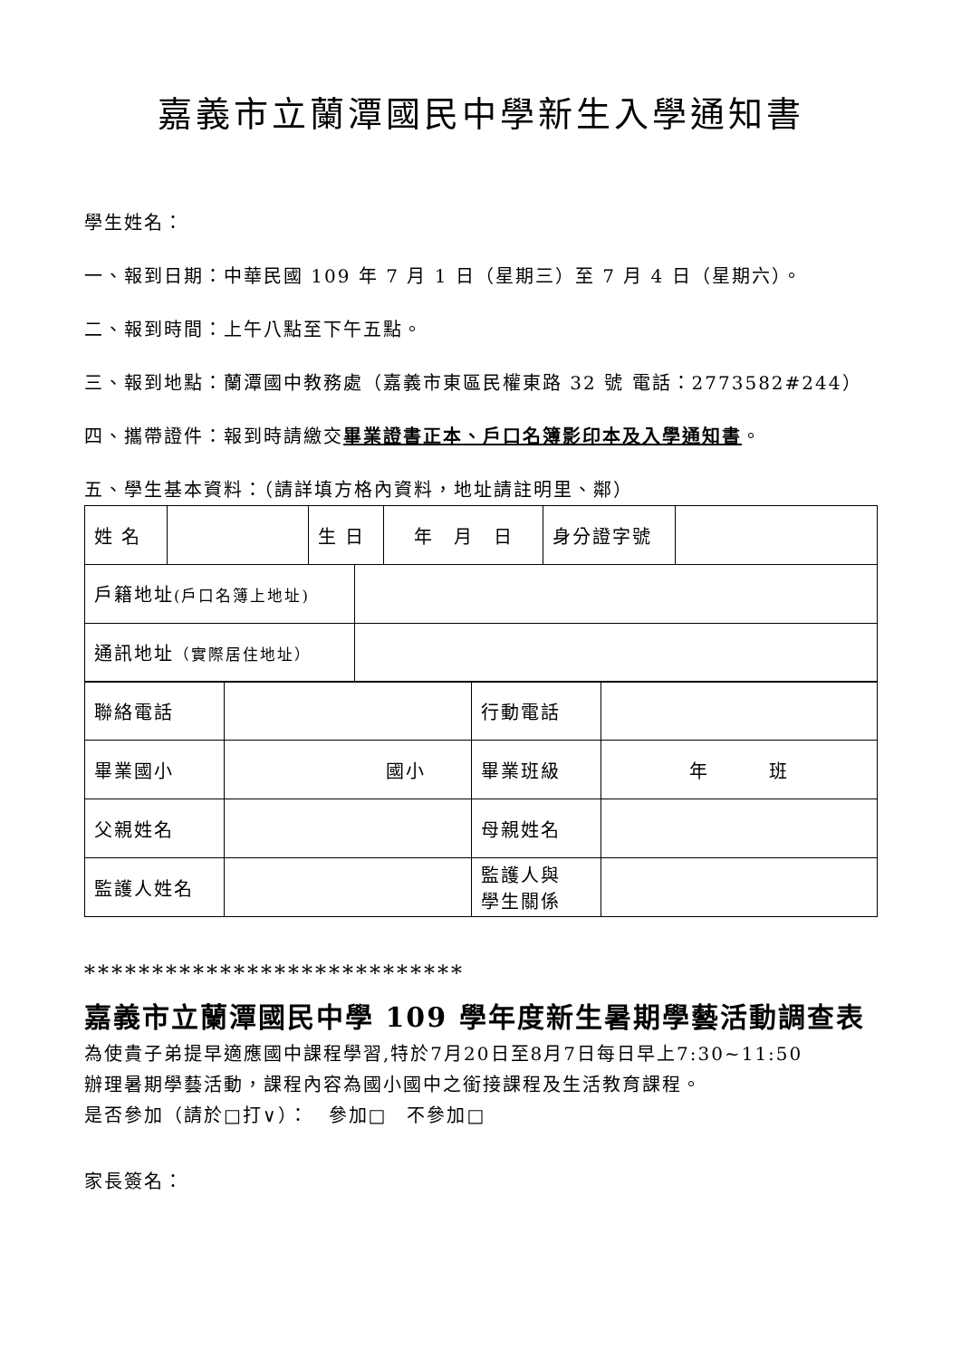嘉義市立蘭潭國民中學新生入學通知書
學生姓名：
一、報到日期：中華民國 109 年 7 月 1 日（星期三）至 7 月 4 日（星期六）。
二、報到時間：上午八點至下午五點。
三、報到地點：蘭潭國中教務處（嘉義市東區民權東路 32 號 電話：2773582#244）
四、攜帶證件：報到時請繳交畢業證書正本、戶口名簿影印本及入學通知書。
五、學生基本資料：（請詳填方格內資料，地址請註明里、鄰）
| 姓 名 | | 生 日 | 年 月 日 | 身分證字號 | |
| 戶籍地址 (戶口名簿上地址) | |
| 通訊地址 （實際居住地址） | |
| 聯絡電話 | | 行動電話 | |
| 畢業國小 | 國小 | 畢業班級 | 年 班 |
| 父親姓名 | | 母親姓名 | |
| 監護人姓名 | | 監護人與 學生關係 | |
****************************
嘉義市立蘭潭國民中學 109 學年度新生暑期學藝活動調查表
為使貴子弟提早適應國中課程學習,特於7月20日至8月7日每日早上7:30~11:50
辦理暑期學藝活動，課程內容為國小國中之銜接課程及生活教育課程。
是否參加（請於□打∨）：　參加□　不參加□
家長簽名：